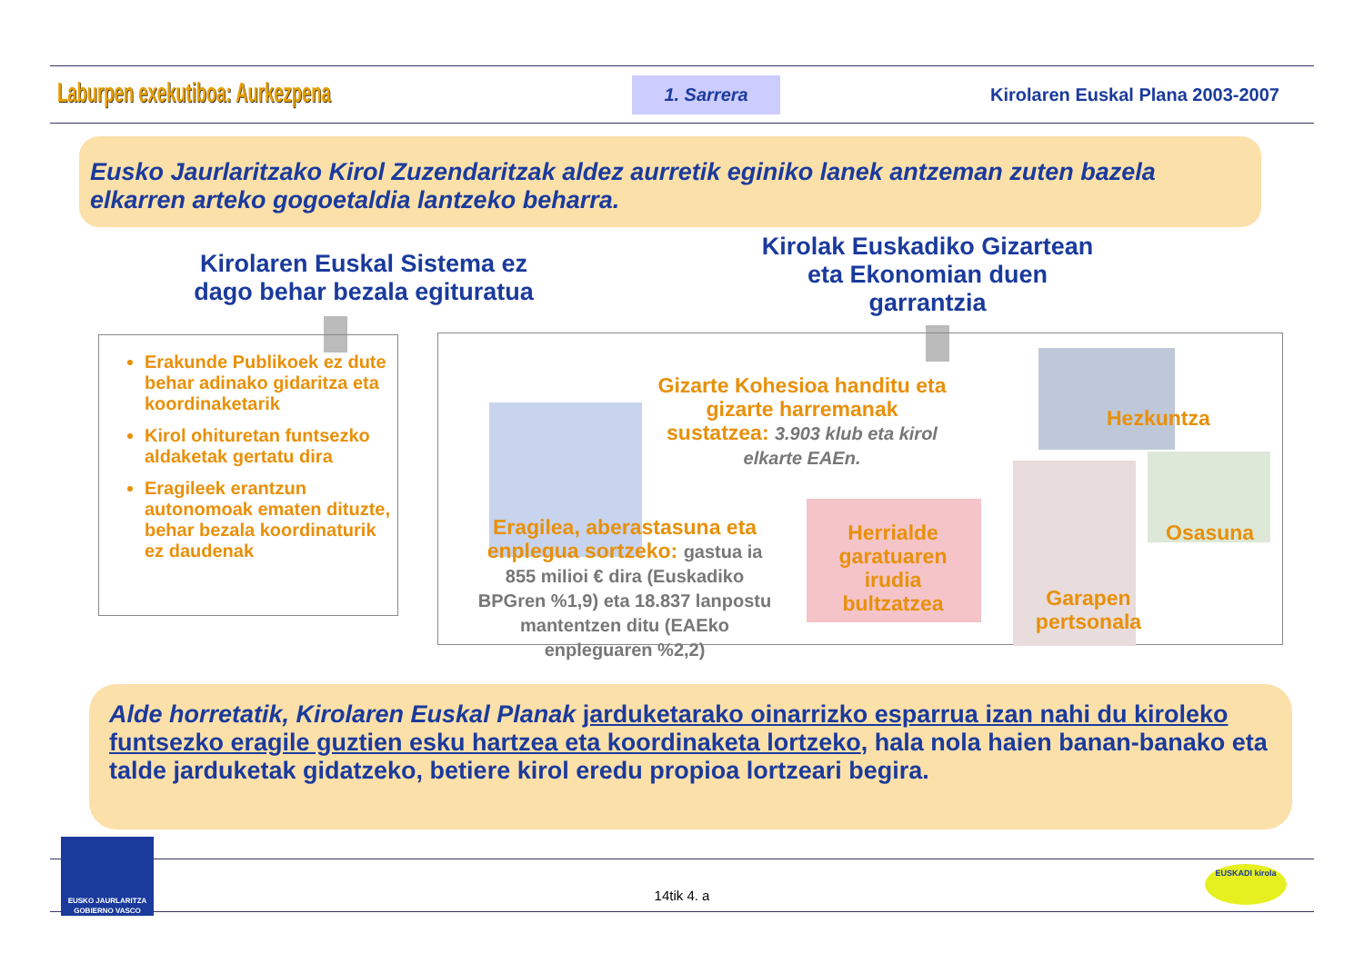Laburpen exekutiboa: Aurkezpena 1. Sarrera Kirolaren Euskal Plana 2003-2007
Eusko Jaurlaritzako Kirol Zuzendaritzak aldez aurretik eginiko lanek antzeman zuten bazela elkarren arteko gogoetaldia lantzeko beharra.
Kirolaren Euskal Sistema ez dago behar bezala egituratua
Kirolak Euskadiko Gizartean eta Ekonomian duen garrantzia
Erakunde Publikoek ez dute behar adinako gidaritza eta koordinaketarik
Kirol ohituretan funtsezko aldaketak gertatu dira
Eragileek erantzun autonomoak ematen dituzte, behar bezala koordinaturik ez daudenak
Gizarte Kohesioa handitu eta gizarte harremanak sustatzea: 3.903 klub eta kirol elkarte EAEn.
Hezkuntza
Eragilea, aberastasuna eta enplegua sortzeko: gastua ia 855 milioi € dira (Euskadiko BPGren %1,9) eta 18.837 lanpostu mantentzen ditu (EAEko enpleguaren %2,2)
Herrialde garatuaren irudia bultzatzea
Osasuna
Garapen pertsonala
Alde horretatik, Kirolaren Euskal Planak jarduketarako oinarrizko esparrua izan nahi du kiroleko funtsezko eragile guztien esku hartzea eta koordinaketa lortzeko, hala nola haien banan-banako eta talde jarduketak gidatzeko, betiere kirol eredu propioa lortzeari begira.
EUSKO JAURLARITZA GOBIERNO VASCO
14tik 4. a
EUSKADI kirola